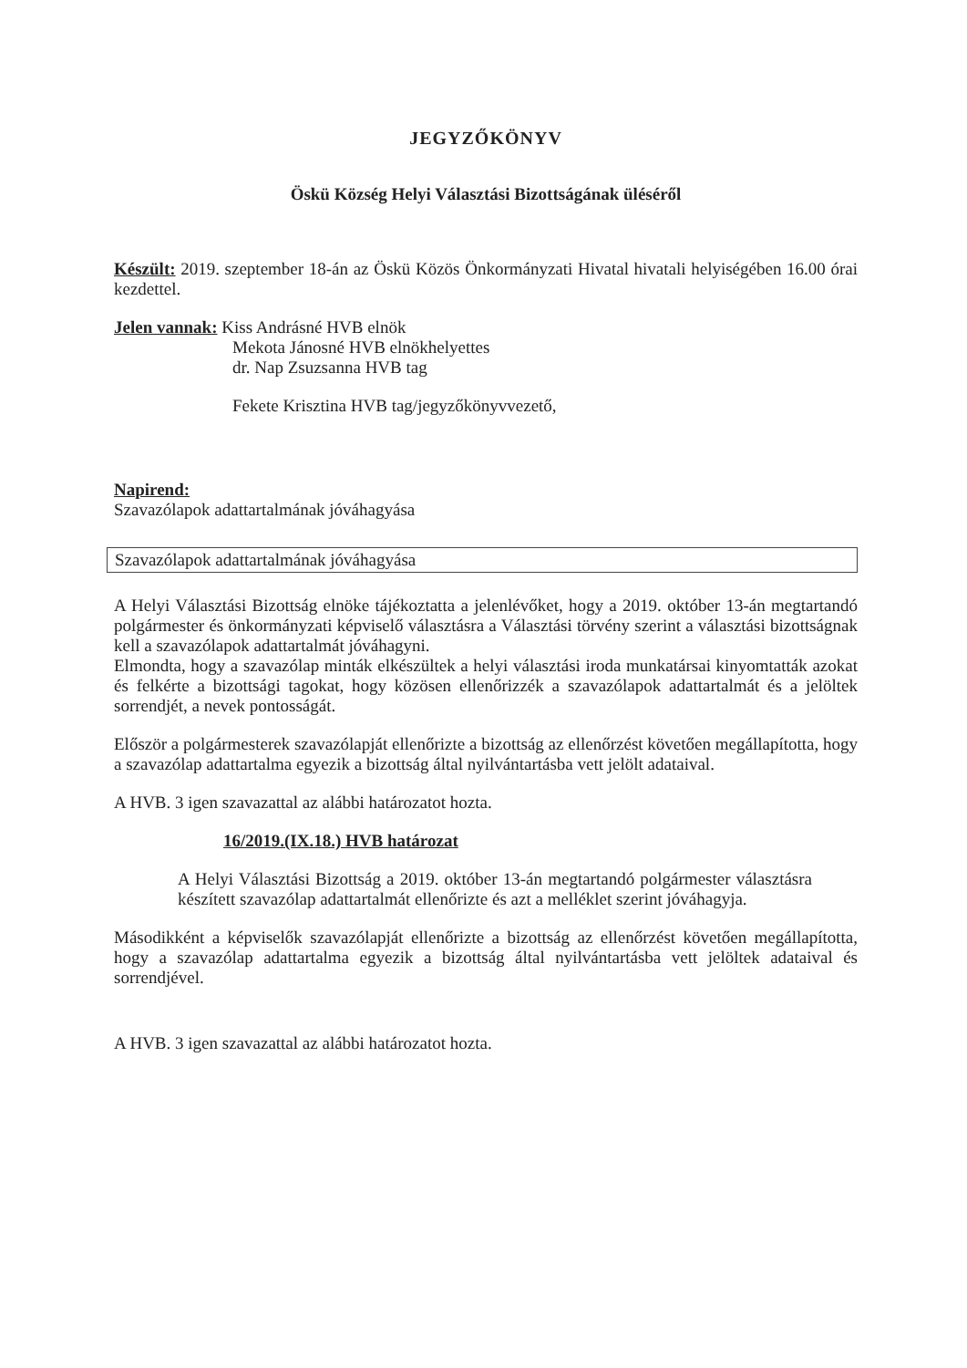JEGYZŐKÖNYV
Öskü Község Helyi Választási Bizottságának üléséről
Készült: 2019. szeptember 18-án az Öskü Közös Önkormányzati Hivatal hivatali helyiségében 16.00 órai kezdettel.
Jelen vannak: Kiss Andrásné HVB elnök
Mekota Jánosné HVB elnökhelyettes
dr. Nap Zsuzsanna HVB tag
Fekete Krisztina HVB tag/jegyzőkönyvvezető,
Napirend:
Szavazólapok adattartalmának jóváhagyása
Szavazólapok adattartalmának jóváhagyása
A Helyi Választási Bizottság elnöke tájékoztatta a jelenlévőket, hogy a 2019. október 13-án megtartandó polgármester és önkormányzati képviselő választásra a Választási törvény szerint a választási bizottságnak kell a szavazólapok adattartalmát jóváhagyni.
Elmondta, hogy a szavazólap minták elkészültek a helyi választási iroda munkatársai kinyomtatták azokat és felkérte a bizottsági tagokat, hogy közösen ellenőrizzék a szavazólapok adattartalmát és a jelöltek sorrendjét, a nevek pontosságát.
Először a polgármesterek szavazólapját ellenőrizte a bizottság az ellenőrzést követően megállapította, hogy a szavazólap adattartalma egyezik a bizottság által nyilvántartásba vett jelölt adataival.
A HVB. 3 igen szavazattal az alábbi határozatot hozta.
16/2019.(IX.18.) HVB határozat
A Helyi Választási Bizottság a 2019. október 13-án megtartandó polgármester választásra készített szavazólap adattartalmát ellenőrizte és azt a melléklet szerint jóváhagyja.
Másodikként a képviselők szavazólapját ellenőrizte a bizottság az ellenőrzést követően megállapította, hogy a szavazólap adattartalma egyezik a bizottság által nyilvántartásba vett jelöltek adataival és sorrendjével.
A HVB. 3 igen szavazattal az alábbi határozatot hozta.